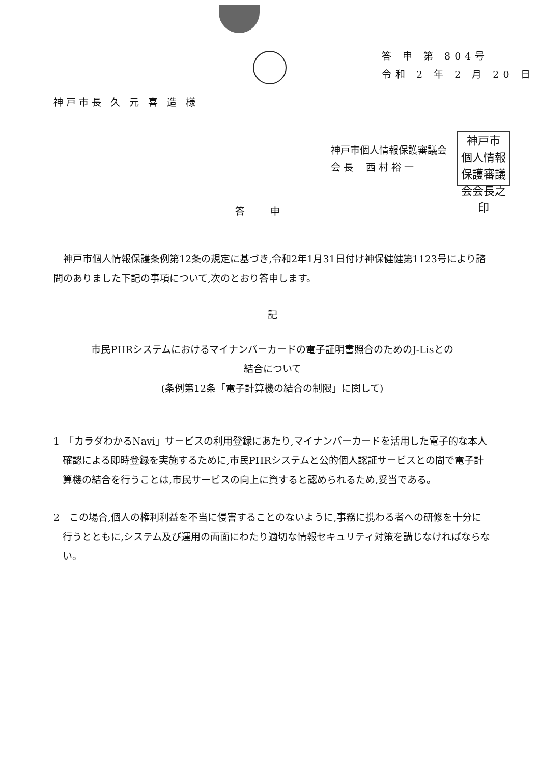答 申 第 804号
令和 2 年 2 月 20 日
神戸市長 久 元 喜 造 様
神戸市個人情報保護審議会
会 長　 西 村 裕 一
神戸市
個人情報
保護審議
会会長之印
答申
　神戸市個人情報保護条例第12条の規定に基づき,令和2年1月31日付け神保健健第1123号により諮問のありました下記の事項について,次のとおり答申します。
記
市民PHRシステムにおけるマイナンバーカードの電子証明書照合のためのJ-Lisとの
結合について
(条例第12条「電子計算機の結合の制限」に関して)
1　「カラダわかるNavi」サービスの利用登録にあたり,マイナンバーカードを活用した電子的な本人確認による即時登録を実施するために,市民PHRシステムと公的個人認証サービスとの間で電子計算機の結合を行うことは,市民サービスの向上に資すると認められるため,妥当である。
2　この場合,個人の権利利益を不当に侵害することのないように,事務に携わる者への研修を十分に行うとともに,システム及び運用の両面にわたり適切な情報セキュリティ対策を講じなければならない。